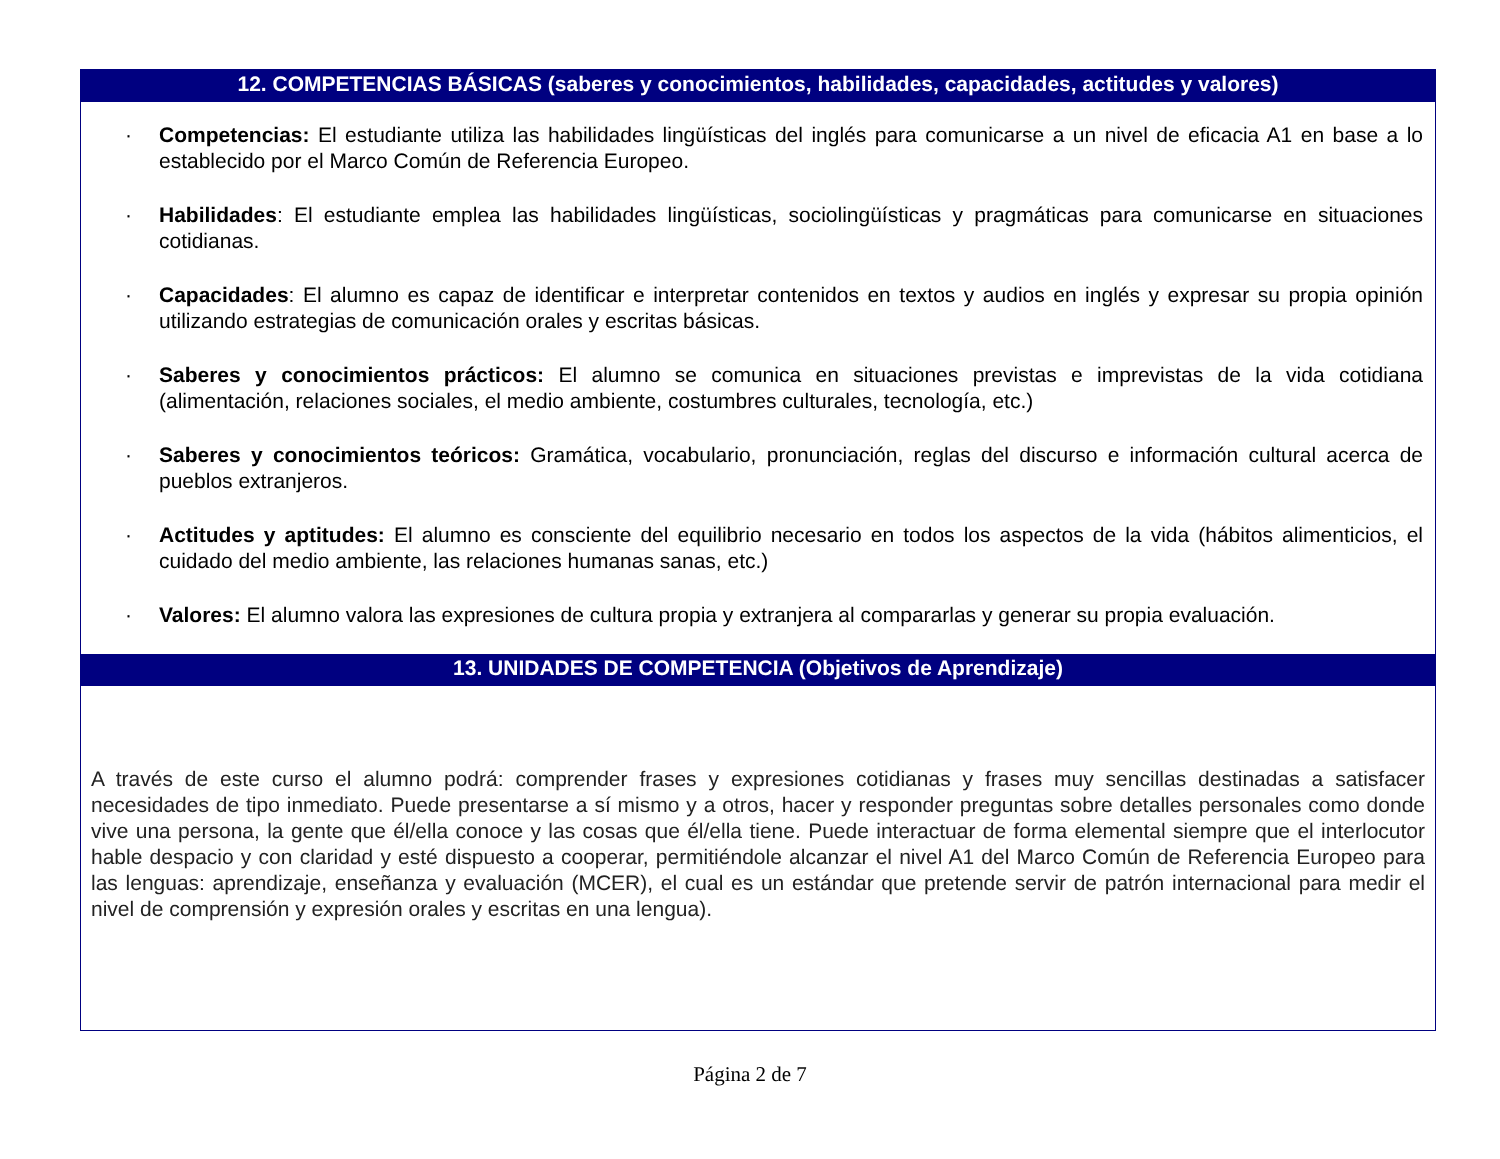| 12. COMPETENCIAS BÁSICAS (saberes y conocimientos, habilidades, capacidades, actitudes y valores) |
| --- |
| · Competencias: El estudiante utiliza las habilidades lingüísticas del inglés para comunicarse a un nivel de eficacia A1 en base a lo establecido por el Marco Común de Referencia Europeo. · Habilidades : El estudiante emplea las habilidades lingüísticas, sociolingüísticas y pragmáticas para comunicarse en situaciones cotidianas. · Capacidades : El alumno es capaz de identificar e interpretar contenidos en textos y audios en inglés y expresar su propia opinión utilizando estrategias de comunicación orales y escritas básicas. · Saberes y conocimientos prácticos: El alumno se comunica en situaciones previstas e imprevistas de la vida cotidiana (alimentación, relaciones sociales, el medio ambiente, costumbres culturales, tecnología, etc.) · Saberes y conocimientos teóricos: Gramática, vocabulario, pronunciación, reglas del discurso e información cultural acerca de pueblos extranjeros. · Actitudes y aptitudes: El alumno es consciente del equilibrio necesario en todos los aspectos de la vida (hábitos alimenticios, el cuidado del medio ambiente, las relaciones humanas sanas, etc.) · Valores: El alumno valora las expresiones de cultura propia y extranjera al compararlas y generar su propia evaluación. |
| 13. UNIDADES DE COMPETENCIA (Objetivos de Aprendizaje) |
| A través de este curso el alumno podrá: comprender frases y expresiones cotidianas y frases muy sencillas destinadas a satisfacer necesidades de tipo inmediato. Puede presentarse a sí mismo y a otros, hacer y responder preguntas sobre detalles personales como donde vive una persona, la gente que él/ella conoce y las cosas que él/ella tiene. Puede interactuar de forma elemental siempre que el interlocutor hable despacio y con claridad y esté dispuesto a cooperar, permitiéndole alcanzar el nivel A1 del Marco Común de Referencia Europeo para las lenguas: aprendizaje, enseñanza y evaluación (MCER), el cual es un estándar que pretende servir de patrón internacional para medir el nivel de comprensión y expresión orales y escritas en una lengua). |
Página 2 de 7